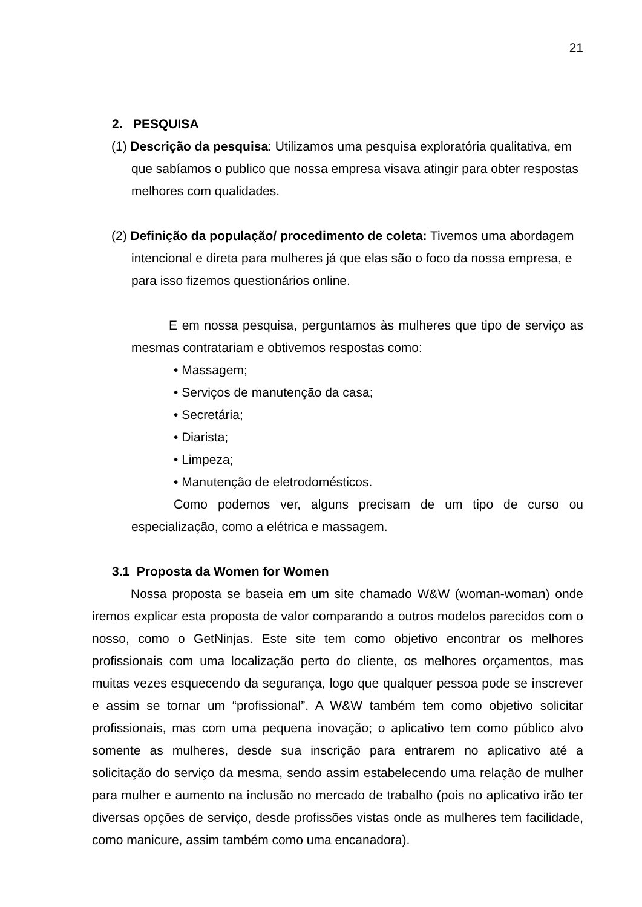21
2. PESQUISA
(1) Descrição da pesquisa: Utilizamos uma pesquisa exploratória qualitativa, em que sabíamos o publico que nossa empresa visava atingir para obter respostas melhores com qualidades.
(2) Definição da população/ procedimento de coleta: Tivemos uma abordagem intencional e direta para mulheres já que elas são o foco da nossa empresa, e para isso fizemos questionários online.
E em nossa pesquisa, perguntamos às mulheres que tipo de serviço as mesmas contratariam e obtivemos respostas como:
• Massagem;
• Serviços de manutenção da casa;
• Secretária;
• Diarista;
• Limpeza;
• Manutenção de eletrodomésticos.
Como podemos ver, alguns precisam de um tipo de curso ou especialização, como a elétrica e massagem.
3.1 Proposta da Women for Women
Nossa proposta se baseia em um site chamado W&W (woman-woman) onde iremos explicar esta proposta de valor comparando a outros modelos parecidos com o nosso, como o GetNinjas. Este site tem como objetivo encontrar os melhores profissionais com uma localização perto do cliente, os melhores orçamentos, mas muitas vezes esquecendo da segurança, logo que qualquer pessoa pode se inscrever e assim se tornar um “profissional”. A W&W também tem como objetivo solicitar profissionais, mas com uma pequena inovação; o aplicativo tem como público alvo somente as mulheres, desde sua inscrição para entrarem no aplicativo até a solicitação do serviço da mesma, sendo assim estabelecendo uma relação de mulher para mulher e aumento na inclusão no mercado de trabalho (pois no aplicativo irão ter diversas opções de serviço, desde profissões vistas onde as mulheres tem facilidade, como manicure, assim também como uma encanadora).